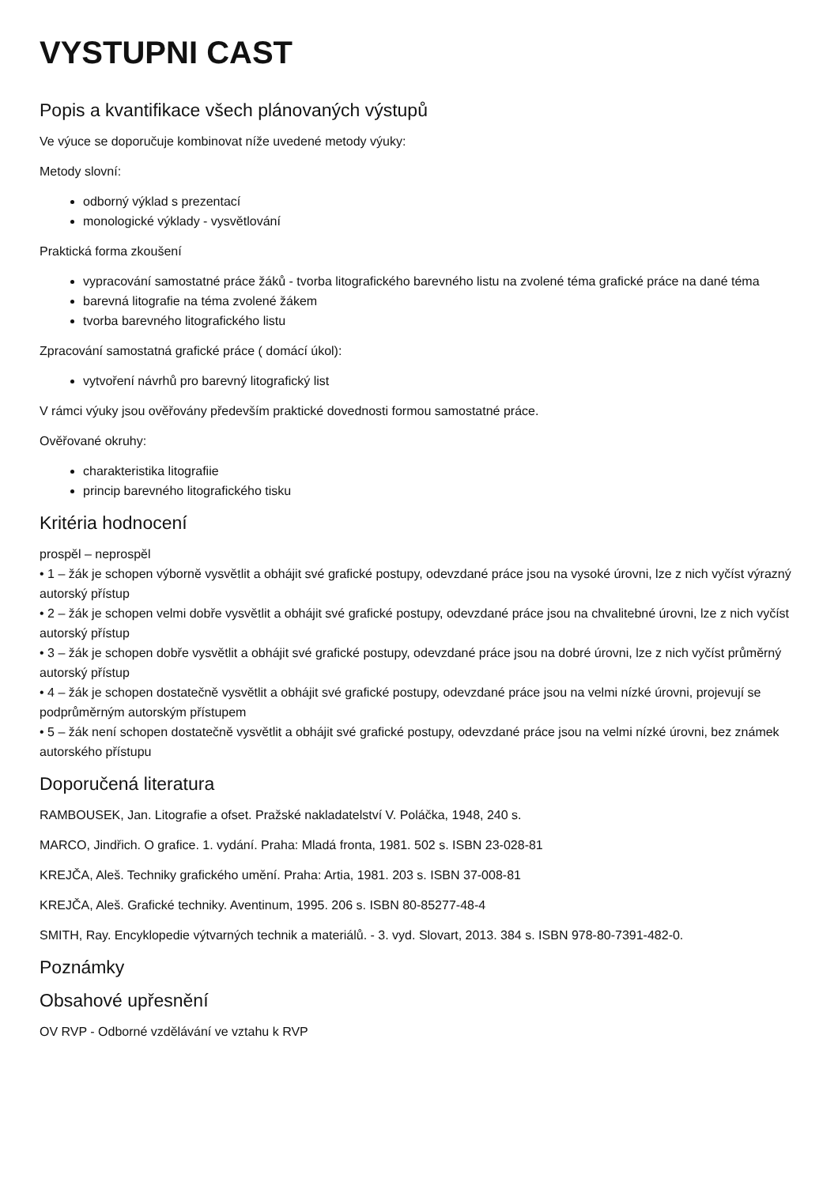VYSTUPNI CAST
Popis a kvantifikace všech plánovaných výstupů
Ve výuce se doporučuje kombinovat níže uvedené metody výuky:
Metody slovní:
odborný výklad s prezentací
monologické výklady - vysvětlování
Praktická forma zkoušení
vypracování samostatné práce žáků - tvorba litografického barevného listu na zvolené téma grafické práce na dané téma
barevná litografie na téma zvolené žákem
tvorba barevného litografického listu
Zpracování samostatná grafické práce ( domácí úkol):
vytvoření návrhů pro barevný litografický list
V rámci výuky jsou ověřovány především praktické dovednosti formou samostatné práce.
Ověřované okruhy:
charakteristika litografiie
princip barevného litografického tisku
Kritéria hodnocení
prospěl – neprospěl
• 1 – žák je schopen výborně vysvětlit a obhájit své grafické postupy, odevzdané práce jsou na vysoké úrovni, lze z nich vyčíst výrazný autorský přístup
• 2 – žák je schopen velmi dobře vysvětlit a obhájit své grafické postupy, odevzdané práce jsou na chvalitebné úrovni, lze z nich vyčíst autorský přístup
• 3 – žák je schopen dobře vysvětlit a obhájit své grafické postupy, odevzdané práce jsou na dobré úrovni, lze z nich vyčíst průměrný autorský přístup
• 4 – žák je schopen dostatečně vysvětlit a obhájit své grafické postupy, odevzdané práce jsou na velmi nízké úrovni, projevují se podprůměrným autorským přístupem
• 5 – žák není schopen dostatečně vysvětlit a obhájit své grafické postupy, odevzdané práce jsou na velmi nízké úrovni, bez známek autorského přístupu
Doporučená literatura
RAMBOUSEK, Jan. Litografie a ofset. Pražské nakladatelství V. Poláčka, 1948, 240 s.
MARCO, Jindřich. O grafice. 1. vydání. Praha: Mladá fronta, 1981. 502 s. ISBN 23-028-81
KREJČA, Aleš. Techniky grafického umění. Praha: Artia, 1981. 203 s. ISBN 37-008-81
KREJČA, Aleš. Grafické techniky. Aventinum, 1995. 206 s. ISBN 80-85277-48-4
SMITH, Ray. Encyklopedie výtvarných technik a materiálů. - 3. vyd. Slovart, 2013. 384 s. ISBN 978-80-7391-482-0.
Poznámky
Obsahové upřesnění
OV RVP - Odborné vzdělávání ve vztahu k RVP